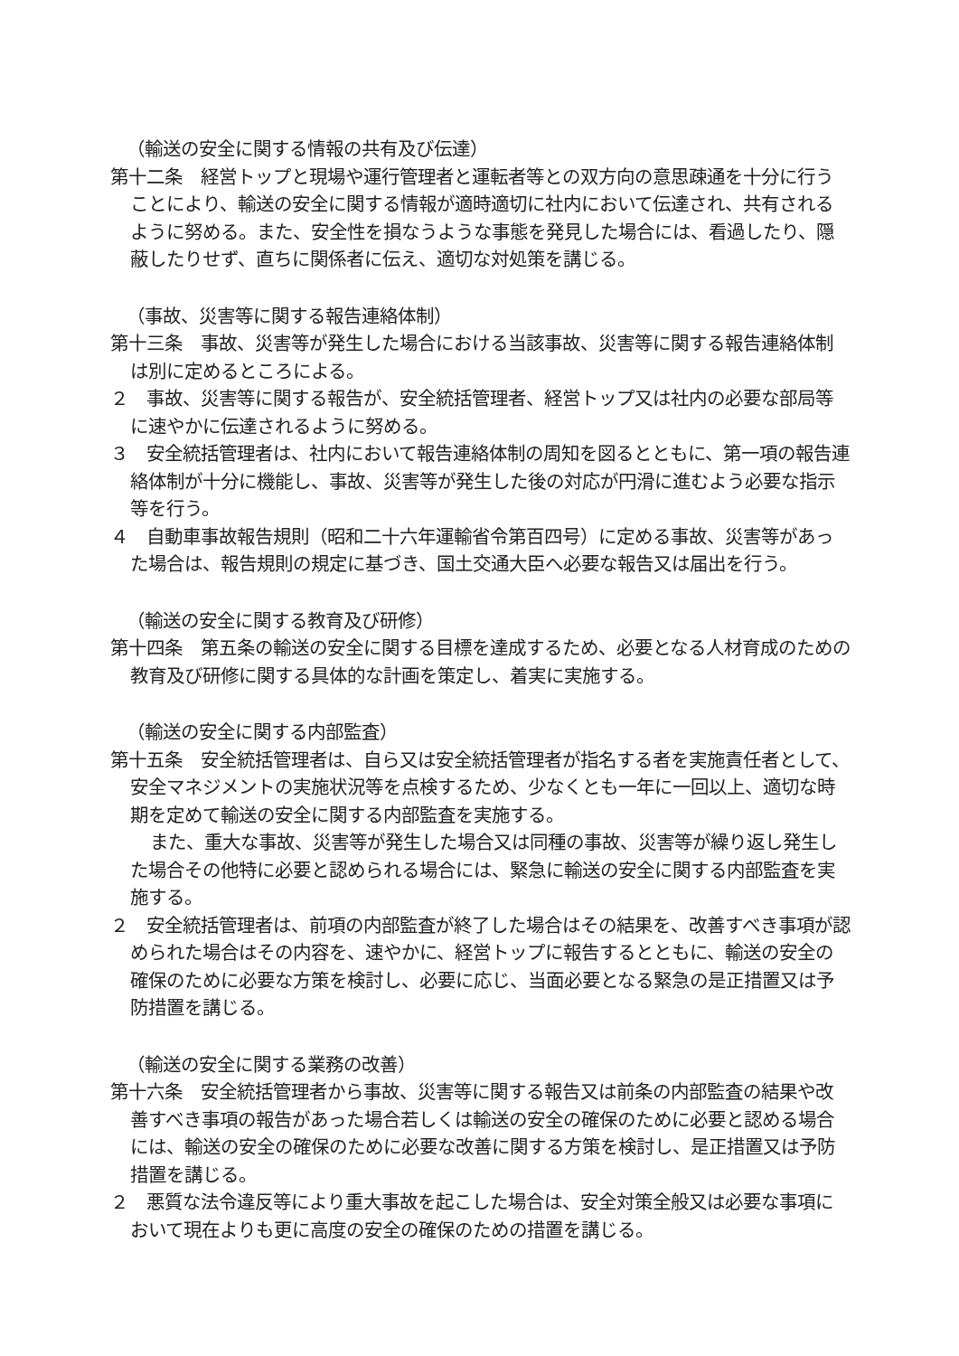（輸送の安全に関する情報の共有及び伝達）
第十二条　経営トップと現場や運行管理者と運転者等との双方向の意思疎通を十分に行うことにより、輸送の安全に関する情報が適時適切に社内において伝達され、共有されるように努める。また、安全性を損なうような事態を発見した場合には、看過したり、隠蔽したりせず、直ちに関係者に伝え、適切な対処策を講じる。
（事故、災害等に関する報告連絡体制）
第十三条　事故、災害等が発生した場合における当該事故、災害等に関する報告連絡体制は別に定めるところによる。
２　事故、災害等に関する報告が、安全統括管理者、経営トップ又は社内の必要な部局等に速やかに伝達されるように努める。
３　安全統括管理者は、社内において報告連絡体制の周知を図るとともに、第一項の報告連絡体制が十分に機能し、事故、災害等が発生した後の対応が円滑に進むよう必要な指示等を行う。
４　自動車事故報告規則（昭和二十六年運輸省令第百四号）に定める事故、災害等があった場合は、報告規則の規定に基づき、国土交通大臣へ必要な報告又は届出を行う。
（輸送の安全に関する教育及び研修）
第十四条　第五条の輸送の安全に関する目標を達成するため、必要となる人材育成のための教育及び研修に関する具体的な計画を策定し、着実に実施する。
（輸送の安全に関する内部監査）
第十五条　安全統括管理者は、自ら又は安全統括管理者が指名する者を実施責任者として、安全マネジメントの実施状況等を点検するため、少なくとも一年に一回以上、適切な時期を定めて輸送の安全に関する内部監査を実施する。
また、重大な事故、災害等が発生した場合又は同種の事故、災害等が繰り返し発生した場合その他特に必要と認められる場合には、緊急に輸送の安全に関する内部監査を実施する。
２　安全統括管理者は、前項の内部監査が終了した場合はその結果を、改善すべき事項が認められた場合はその内容を、速やかに、経営トップに報告するとともに、輸送の安全の確保のために必要な方策を検討し、必要に応じ、当面必要となる緊急の是正措置又は予防措置を講じる。
（輸送の安全に関する業務の改善）
第十六条　安全統括管理者から事故、災害等に関する報告又は前条の内部監査の結果や改善すべき事項の報告があった場合若しくは輸送の安全の確保のために必要と認める場合には、輸送の安全の確保のために必要な改善に関する方策を検討し、是正措置又は予防措置を講じる。
２　悪質な法令違反等により重大事故を起こした場合は、安全対策全般又は必要な事項において現在よりも更に高度の安全の確保のための措置を講じる。